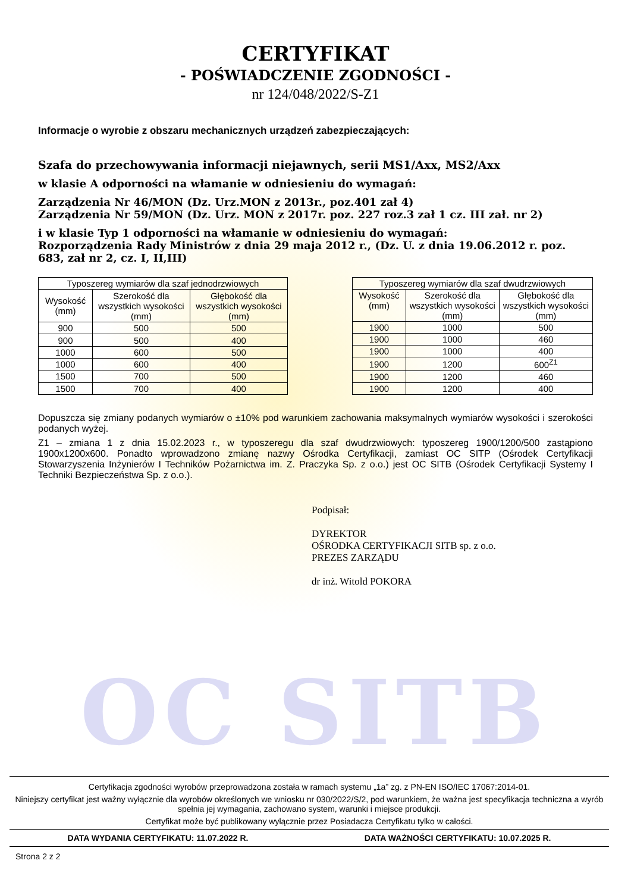OC SITB
CERTYFIKAT
- POŚWIADCZENIE ZGODNOŚCI -
nr 124/048/2022/S-Z1
Informacje o wyrobie z obszaru mechanicznych urządzeń zabezpieczających:
Szafa do przechowywania informacji niejawnych, serii MS1/Axx, MS2/Axx
w klasie A odporności na włamanie w odniesieniu do wymagań:
Zarządzenia Nr 46/MON (Dz. Urz.MON z 2013r., poz.401 zał 4)
Zarządzenia Nr 59/MON (Dz. Urz. MON z 2017r. poz. 227 roz.3 zał 1 cz. III zał. nr 2)
i w klasie Typ 1 odporności na włamanie w odniesieniu do wymagań:
Rozporządzenia Rady Ministrów z dnia 29 maja 2012 r., (Dz. U. z dnia 19.06.2012 r. poz. 683, zał nr 2, cz. I, II,III)
| Typoszereg wymiarów dla szaf jednodrzwiowych | | |
| --- | --- | --- |
| Wysokość (mm) | Szerokość dla wszystkich wysokości (mm) | Głębokość dla wszystkich wysokości (mm) |
| 900 | 500 | 500 |
| 900 | 500 | 400 |
| 1000 | 600 | 500 |
| 1000 | 600 | 400 |
| 1500 | 700 | 500 |
| 1500 | 700 | 400 |
| Typoszereg wymiarów dla szaf dwudrzwiowych | | |
| --- | --- | --- |
| Wysokość (mm) | Szerokość dla wszystkich wysokości (mm) | Głębokość dla wszystkich wysokości (mm) |
| 1900 | 1000 | 500 |
| 1900 | 1000 | 460 |
| 1900 | 1000 | 400 |
| 1900 | 1200 | 600<sup>Z1</sup> |
| 1900 | 1200 | 460 |
| 1900 | 1200 | 400 |
Dopuszcza się zmiany podanych wymiarów o ±10% pod warunkiem zachowania maksymalnych wymiarów wysokości i szerokości podanych wyżej.
Z1 – zmiana 1 z dnia 15.02.2023 r., w typoszeregu dla szaf dwudrzwiowych: typoszereg 1900/1200/500 zastąpiono 1900x1200x600. Ponadto wprowadzono zmianę nazwy Ośrodka Certyfikacji, zamiast OC SITP (Ośrodek Certyfikacji Stowarzyszenia Inżynierów I Techników Pożarnictwa im. Z. Praczyka Sp. z o.o.) jest OC SITB (Ośrodek Certyfikacji Systemy I Techniki Bezpieczeństwa Sp. z o.o.).
Podpisał:
DYREKTOR
OŚRODKA CERTYFIKACJI SITB sp. z o.o.
PREZES ZARZĄDU
dr inż. Witold POKORA
Certyfikacja zgodności wyrobów przeprowadzona została w ramach systemu „1a” zg. z PN-EN ISO/IEC 17067:2014-01.
Niniejszy certyfikat jest ważny wyłącznie dla wyrobów określonych we wniosku nr 030/2022/S/2, pod warunkiem, że ważna jest specyfikacja techniczna a wyrób spełnia jej wymagania, zachowano system, warunki i miejsce produkcji.
Certyfikat może być publikowany wyłącznie przez Posiadacza Certyfikatu tylko w całości.
DATA WYDANIA CERTYFIKATU: 11.07.2022 R. DATA WAŻNOŚCI CERTYFIKATU: 10.07.2025 R.
Strona 2 z 2